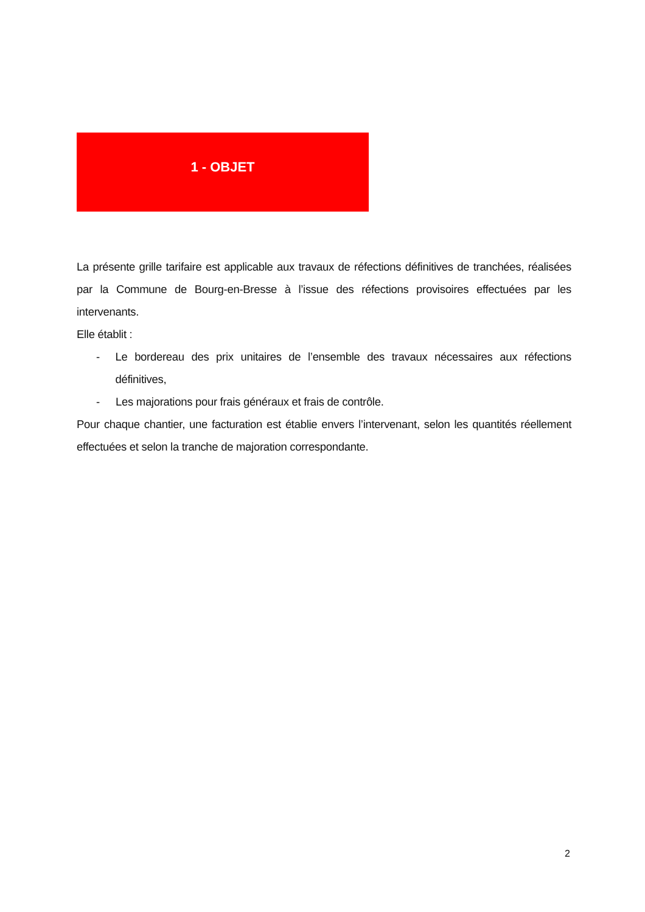1 - OBJET
La présente grille tarifaire est applicable aux travaux de réfections définitives de tranchées, réalisées par la Commune de Bourg-en-Bresse à l’issue des réfections provisoires effectuées par les intervenants.
Elle établit :
- Le bordereau des prix unitaires de l’ensemble des travaux nécessaires aux réfections définitives,
- Les majorations pour frais généraux et frais de contrôle.
Pour chaque chantier, une facturation est établie envers l’intervenant, selon les quantités réellement effectuées et selon la tranche de majoration correspondante.
2